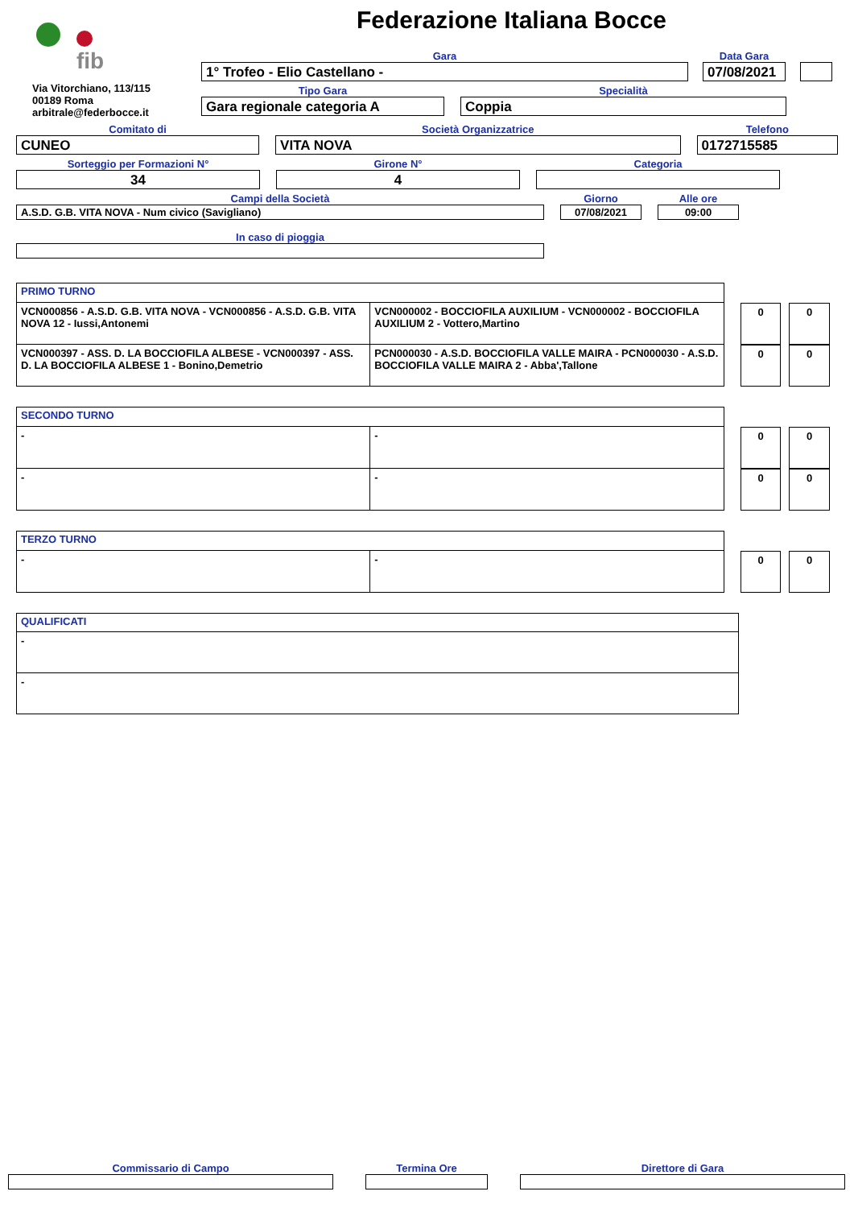fib
Via Vitorchiano, 113/115
00189 Roma
arbitrale@federbocce.it
Federazione Italiana Bocce
Gara
1° Trofeo - Elio Castellano -
Data Gara
07/08/2021
Tipo Gara
Gara regionale categoria A
Specialità
Coppia
Comitato di
CUNEO
Società Organizzatrice
VITA NOVA
Telefono
0172715585
Sorteggio per Formazioni N°
34
Girone N°
4
Categoria
Campi della Società
A.S.D. G.B. VITA NOVA - Num civico (Savigliano)
Giorno
07/08/2021
Alle ore
09:00
In caso di pioggia
| PRIMO TURNO | |
| VCN000856 - A.S.D. G.B. VITA NOVA - VCN000856 - A.S.D. G.B. VITA NOVA 12 - Iussi,Antonemi | VCN000002 - BOCCIOFILA AUXILIUM - VCN000002 - BOCCIOFILA AUXILIUM 2 - Vottero,Martino |
| VCN000397 - ASS. D. LA BOCCIOFILA ALBESE - VCN000397 - ASS. D. LA BOCCIOFILA ALBESE 1 - Bonino,Demetrio | PCN000030 - A.S.D. BOCCIOFILA VALLE MAIRA - PCN000030 - A.S.D. BOCCIOFILA VALLE MAIRA 2 - Abba',Tallone |
| 0 | 0 |
| 0 | 0 |
| SECONDO TURNO | |
| - | - |
| - | - |
| 0 | 0 |
| 0 | 0 |
| TERZO TURNO | |
| - | - |
| 0 | 0 |
| QUALIFICATI |
| - |
| - |
Commissario di Campo
Termina Ore
Direttore di Gara